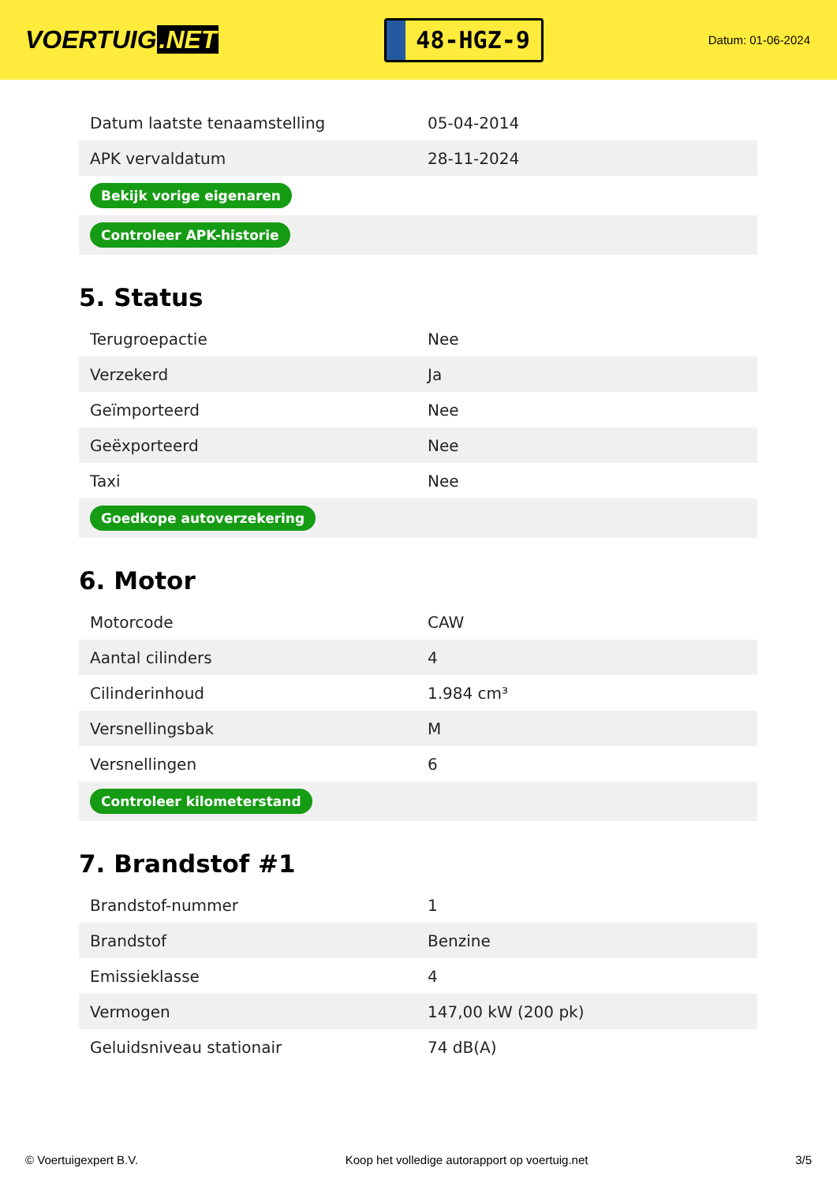VOERTUIG.NET
48-HGZ-9
Datum: 01-06-2024
| Datum laatste tenaamstelling | 05-04-2014 |
| APK vervaldatum | 28-11-2024 |
| Bekijk vorige eigenaren | |
| Controleer APK-historie | |
5. Status
| Terugroepactie | Nee |
| Verzekerd | Ja |
| Geïmporteerd | Nee |
| Geëxporteerd | Nee |
| Taxi | Nee |
| Goedkope autoverzekering | |
6. Motor
| Motorcode | CAW |
| Aantal cilinders | 4 |
| Cilinderinhoud | 1.984 cm³ |
| Versnellingsbak | M |
| Versnellingen | 6 |
| Controleer kilometerstand | |
7. Brandstof #1
| Brandstof-nummer | 1 |
| Brandstof | Benzine |
| Emissieklasse | 4 |
| Vermogen | 147,00 kW (200 pk) |
| Geluidsniveau stationair | 74 dB(A) |
© Voertuigexpert B.V. Koop het volledige autorapport op voertuig.net 3/5